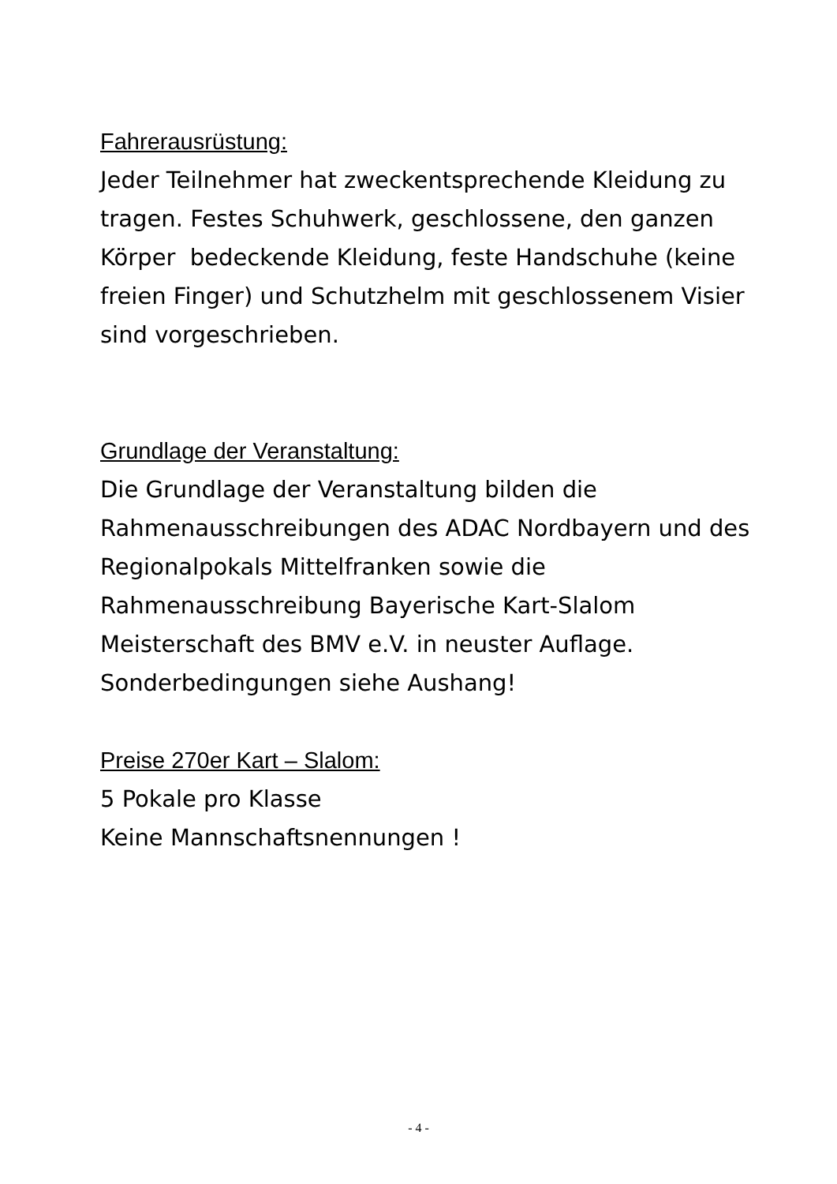Fahrerausrüstung:
Jeder Teilnehmer hat zweckentsprechende Kleidung zu tragen. Festes Schuhwerk, geschlossene, den ganzen Körper bedeckende Kleidung, feste Handschuhe (keine freien Finger) und Schutzhelm mit geschlossenem Visier sind vorgeschrieben.
Grundlage der Veranstaltung:
Die Grundlage der Veranstaltung bilden die Rahmenausschreibungen des ADAC Nordbayern und des Regionalpokals Mittelfranken sowie die Rahmenausschreibung Bayerische Kart-Slalom Meisterschaft des BMV e.V. in neuster Auflage.
Sonderbedingungen siehe Aushang!
Preise 270er Kart – Slalom:
5 Pokale pro Klasse
Keine Mannschaftsnennungen !
- 4 -